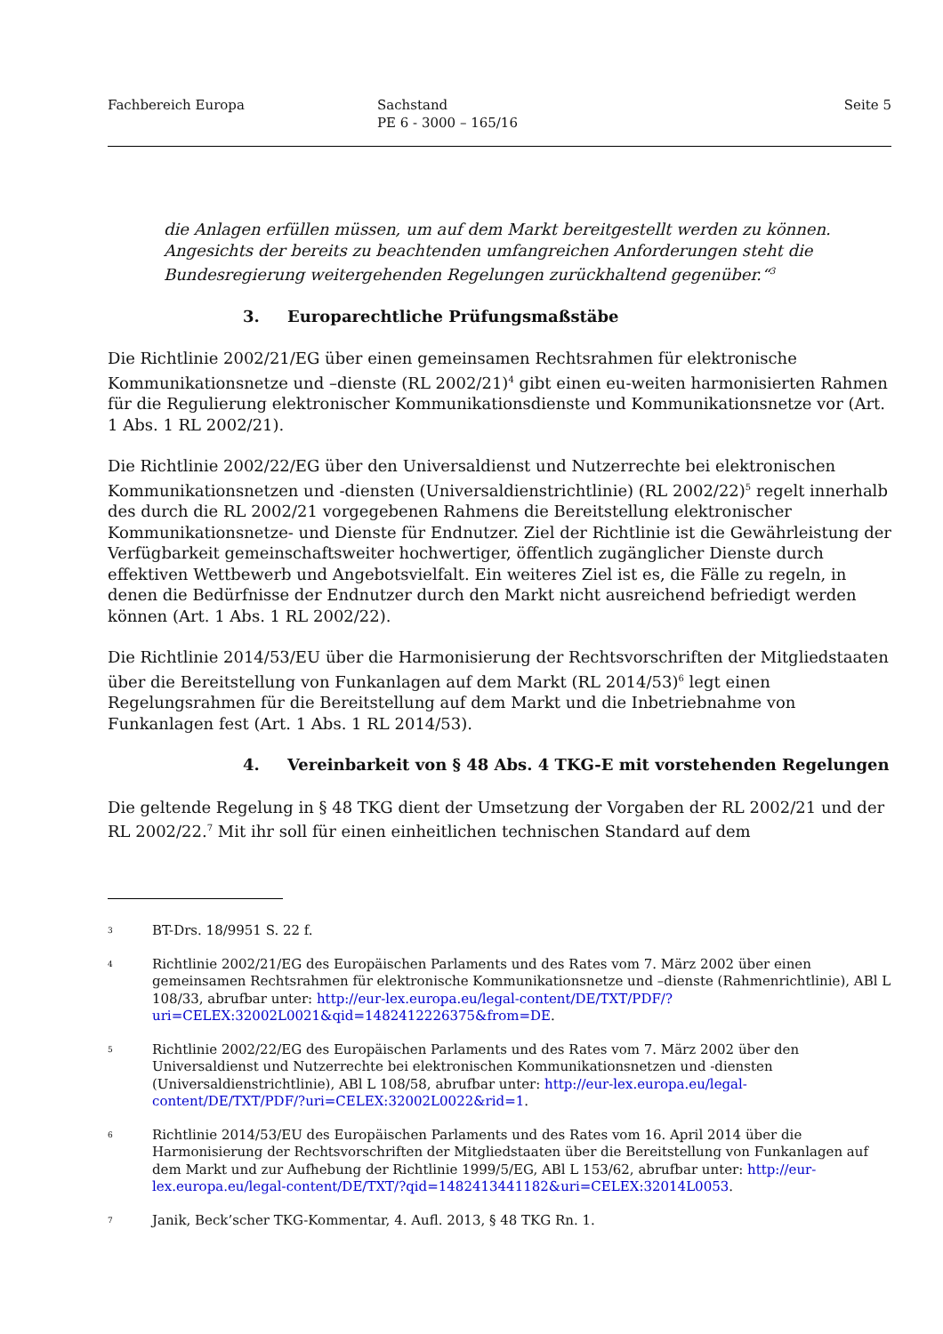Fachbereich Europa Sachstand
PE 6 - 3000 – 165/16
Seite 5
die Anlagen erfüllen müssen, um auf dem Markt bereitgestellt werden zu können. Angesichts der bereits zu beachtenden umfangreichen Anforderungen steht die Bundesregierung weitergehenden Regelungen zurückhaltend gegenüber.“<sup>3</sup>
3. Europarechtliche Prüfungsmaßstäbe
Die Richtlinie 2002/21/EG über einen gemeinsamen Rechtsrahmen für elektronische Kommunikationsnetze und –dienste (RL 2002/21)<sup>4</sup> gibt einen eu-weiten harmonisierten Rahmen für die Regulierung elektronischer Kommunikationsdienste und Kommunikationsnetze vor (Art. 1 Abs. 1 RL 2002/21).
Die Richtlinie 2002/22/EG über den Universaldienst und Nutzerrechte bei elektronischen Kommunikationsnetzen und -diensten (Universaldienstrichtlinie) (RL 2002/22)<sup>5</sup> regelt innerhalb des durch die RL 2002/21 vorgegebenen Rahmens die Bereitstellung elektronischer Kommunikationsnetze- und Dienste für Endnutzer. Ziel der Richtlinie ist die Gewährleistung der Verfügbarkeit gemeinschaftsweiter hochwertiger, öffentlich zugänglicher Dienste durch effektiven Wettbewerb und Angebotsvielfalt. Ein weiteres Ziel ist es, die Fälle zu regeln, in denen die Bedürfnisse der Endnutzer durch den Markt nicht ausreichend befriedigt werden können (Art. 1 Abs. 1 RL 2002/22).
Die Richtlinie 2014/53/EU über die Harmonisierung der Rechtsvorschriften der Mitgliedstaaten über die Bereitstellung von Funkanlagen auf dem Markt (RL 2014/53)<sup>6</sup> legt einen Regelungsrahmen für die Bereitstellung auf dem Markt und die Inbetriebnahme von Funkanlagen fest (Art. 1 Abs. 1 RL 2014/53).
4. Vereinbarkeit von § 48 Abs. 4 TKG-E mit vorstehenden Regelungen
Die geltende Regelung in § 48 TKG dient der Umsetzung der Vorgaben der RL 2002/21 und der RL 2002/22.<sup>7</sup> Mit ihr soll für einen einheitlichen technischen Standard auf dem
3
BT-Drs. 18/9951 S. 22 f.
4
Richtlinie 2002/21/EG des Europäischen Parlaments und des Rates vom 7. März 2002 über einen gemeinsamen Rechtsrahmen für elektronische Kommunikationsnetze und –dienste (Rahmenrichtlinie), ABl L 108/33, abrufbar unter: http://eur-lex.europa.eu/legal-content/DE/TXT/PDF/?uri=CELEX:32002L0021&qid=1482412226375&from=DE.
5
Richtlinie 2002/22/EG des Europäischen Parlaments und des Rates vom 7. März 2002 über den Universaldienst und Nutzerrechte bei elektronischen Kommunikationsnetzen und -diensten (Universaldienstrichtlinie), ABl L 108/58, abrufbar unter: http://eur-lex.europa.eu/legal-content/DE/TXT/PDF/?uri=CELEX:32002L0022&rid=1.
6
Richtlinie 2014/53/EU des Europäischen Parlaments und des Rates vom 16. April 2014 über die Harmonisierung der Rechtsvorschriften der Mitgliedstaaten über die Bereitstellung von Funkanlagen auf dem Markt und zur Aufhebung der Richtlinie 1999/5/EG, ABl L 153/62, abrufbar unter: http://eur-lex.europa.eu/legal-content/DE/TXT/?qid=1482413441182&uri=CELEX:32014L0053.
7
Janik, Beck’scher TKG-Kommentar, 4. Aufl. 2013, § 48 TKG Rn. 1.